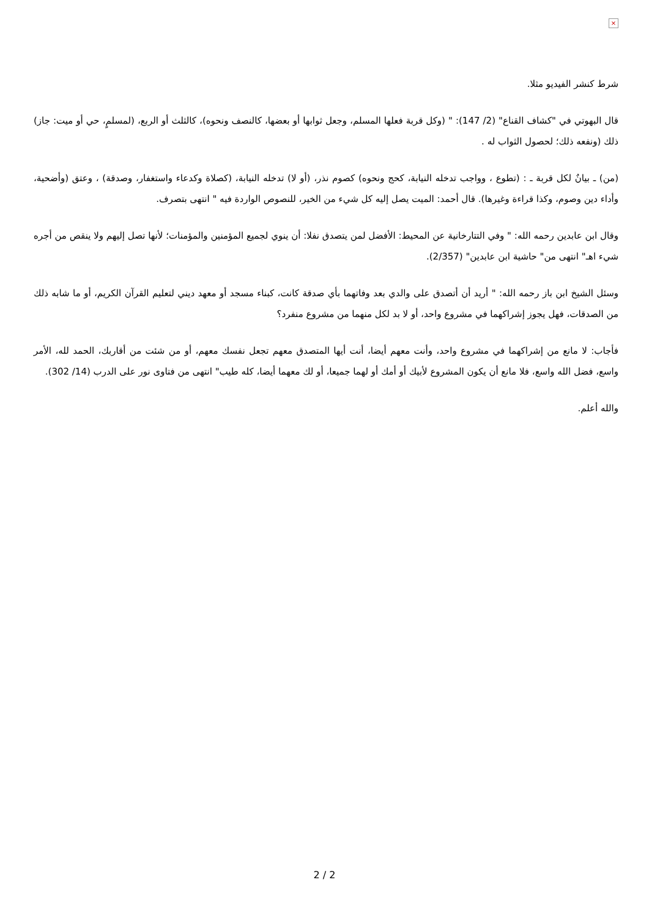×
شرط كنشر الفيديو مثلا.
قال البهوتي في "كشاف القناع" (2/ 147): " (وكل قربة فعلها المسلم، وجعل ثوابها أو بعضها، كالنصف ونحوه)، كالثلث أو الربع، (لمسلمٍ، حي أو ميت: جاز) ذلك (ونفعه ذلك؛ لحصول الثواب له .
(من) ـ بيانٌ لكل قربة ـ : (تطوع ، وواجب تدخله النيابة، كحج ونحوه) كصوم نذر، (أو لا) تدخله النيابة، (كصلاة وكدعاء واستغفار، وصدقة) ، وعتق (وأضحية، وأداء دين وصوم، وكذا قراءة وغيرها). قال أحمد: الميت يصل إليه كل شيء من الخير، للنصوص الواردة فيه " انتهى بتصرف.
وقال ابن عابدين رحمه الله: " وفي التتارخانية عن المحيط: الأفضل لمن يتصدق نفلا: أن ينوي لجميع المؤمنين والمؤمنات؛ لأنها تصل إليهم ولا ينقص من أجره شيء اهـ" انتهى من" حاشية ابن عابدين" (2/357).
وسئل الشيخ ابن باز رحمه الله: " أريد أن أتصدق على والدي بعد وفاتهما بأي صدقة كانت، كبناء مسجد أو معهد ديني لتعليم القرآن الكريم، أو ما شابه ذلك من الصدقات، فهل يجوز إشراكهما في مشروع واحد، أو لا بد لكل منهما من مشروع منفرد؟
فأجاب: لا مانع من إشراكهما في مشروع واحد، وأنت معهم أيضا، أنت أيها المتصدق معهم تجعل نفسك معهم، أو من شئت من أقاربك، الحمد لله، الأمر واسع، فضل الله واسع، فلا مانع أن يكون المشروع لأبيك أو أمك أو لهما جميعا، أو لك معهما أيضا، كله طيب" انتهى من فتاوى نور على الدرب (14/ 302).
والله أعلم.
2 / 2